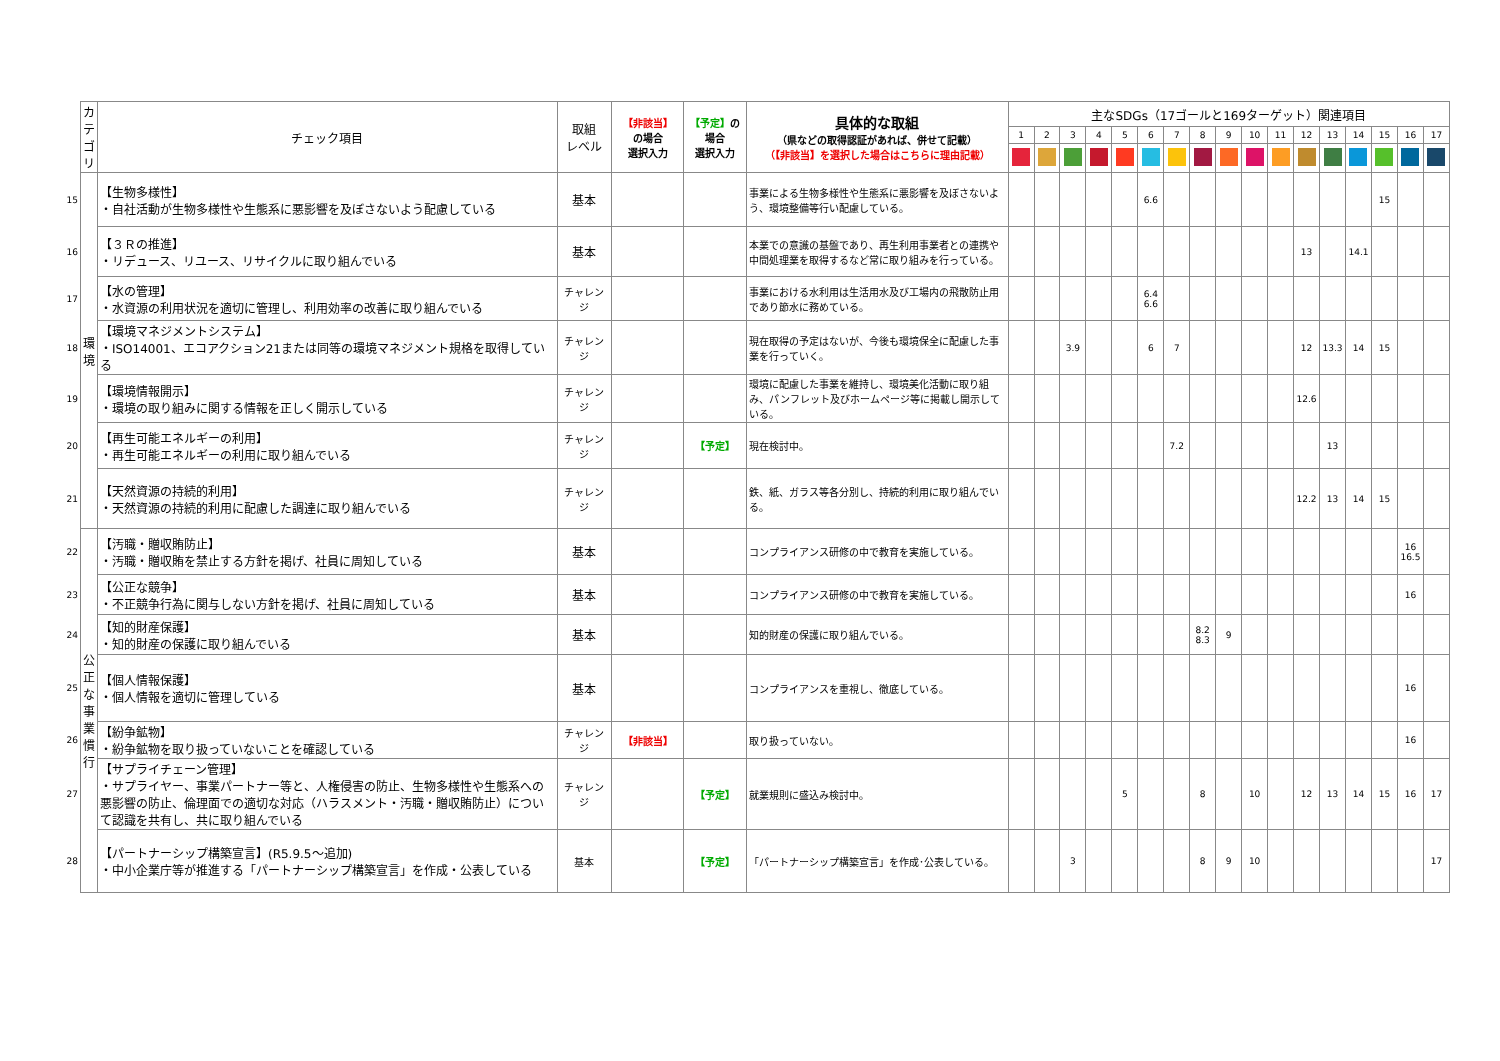| | カ テ ゴ リ | チェック項目 | 取組 レベル | 【非該当】 の場合 選択入力 | 【予定】 の場合 選択入力 | 具体的な取組 （県などの取得認証があれば、併せて記載） （【非該当】を選択した場合はこちらに理由記載） | 主なSDGs（17ゴールと169ターゲット）関連項目 | | | | | | | | | | | | | | | | |
| | | | | | | | 1 | 2 | 3 | 4 | 5 | 6 | 7 | 8 | 9 | 10 | 11 | 12 | 13 | 14 | 15 | 16 | 17 |
| 15 | 環 境 | 【生物多様性】 ・自社活動が生物多様性や生態系に悪影響を及ぼさないよう配慮している | 基本 | | | 事業による生物多様性や生態系に悪影響を及ぼさないよう、環境整備等行い配慮している。 | | | | | | 6.6 | | | | | | | | | 15 | | |
| 16 | | 【３Ｒの推進】 ・リデュース、リユース、リサイクルに取り組んでいる | 基本 | | | 本業での意識の基盤であり、再生利用事業者との連携や中間処理業を取得するなど常に取り組みを行っている。 | | | | | | | | | | | | 13 | | 14.1 | | | |
| 17 | | 【水の管理】 ・水資源の利用状況を適切に管理し、利用効率の改善に取り組んでいる | チャレンジ | | | 事業における水利用は生活用水及び工場内の飛散防止用であり節水に務めている。 | | | | | | 6.4 6.6 | | | | | | | | | | | |
| 18 | | 【環境マネジメントシステム】 ・ISO14001、エコアクション21または同等の環境マネジメント規格を取得している | チャレンジ | | | 現在取得の予定はないが、今後も環境保全に配慮した事業を行っていく。 | | | 3.9 | | | 6 | 7 | | | | | 12 | 13.3 | 14 | 15 | | |
| 19 | | 【環境情報開示】 ・環境の取り組みに関する情報を正しく開示している | チャレンジ | | | 環境に配慮した事業を維持し、環境美化活動に取り組み、パンフレット及びホームページ等に掲載し開示している。 | | | | | | | | | | | | 12.6 | | | | | |
| 20 | | 【再生可能エネルギーの利用】 ・再生可能エネルギーの利用に取り組んでいる | チャレンジ | | 【予定】 | 現在検討中。 | | | | | | | 7.2 | | | | | | 13 | | | | |
| 21 | | 【天然資源の持続的利用】 ・天然資源の持続的利用に配慮した調達に取り組んでいる | チャレンジ | | | 鉄、紙、ガラス等各分別し、持続的利用に取り組んでいる。 | | | | | | | | | | | | 12.2 | 13 | 14 | 15 | | |
| 22 | 公 正 な 事 業 慣 行 | 【汚職・贈収賄防止】 ・汚職・贈収賄を禁止する方針を掲げ、社員に周知している | 基本 | | | コンプライアンス研修の中で教育を実施している。 | | | | | | | | | | | | | | | | 16 16.5 | |
| 23 | | 【公正な競争】 ・不正競争行為に関与しない方針を掲げ、社員に周知している | 基本 | | | コンプライアンス研修の中で教育を実施している。 | | | | | | | | | | | | | | | | 16 | |
| 24 | | 【知的財産保護】 ・知的財産の保護に取り組んでいる | 基本 | | | 知的財産の保護に取り組んでいる。 | | | | | | | | 8.2 8.3 | 9 | | | | | | | | |
| 25 | | 【個人情報保護】 ・個人情報を適切に管理している | 基本 | | | コンプライアンスを重視し、徹底している。 | | | | | | | | | | | | | | | | 16 | |
| 26 | | 【紛争鉱物】 ・紛争鉱物を取り扱っていないことを確認している | チャレンジ | 【非該当】 | | 取り扱っていない。 | | | | | | | | | | | | | | | | 16 | |
| 27 | | 【サプライチェーン管理】 ・サプライヤー、事業パートナー等と、人権侵害の防止、生物多様性や生態系への悪影響の防止、倫理面での適切な対応（ハラスメント・汚職・贈収賄防止）について認識を共有し、共に取り組んでいる | チャレンジ | | 【予定】 | 就業規則に盛込み検討中。 | | | | | 5 | | | 8 | | 10 | | 12 | 13 | 14 | 15 | 16 | 17 |
| 28 | | 【パートナーシップ構築宣言】(R5.9.5～追加) ・中小企業庁等が推進する「パートナーシップ構築宣言」を作成・公表している | 基本 | | 【予定】 | 「パートナーシップ構築宣言」を作成･公表している。 | | | 3 | | | | | 8 | 9 | 10 | | | | | | | 17 |